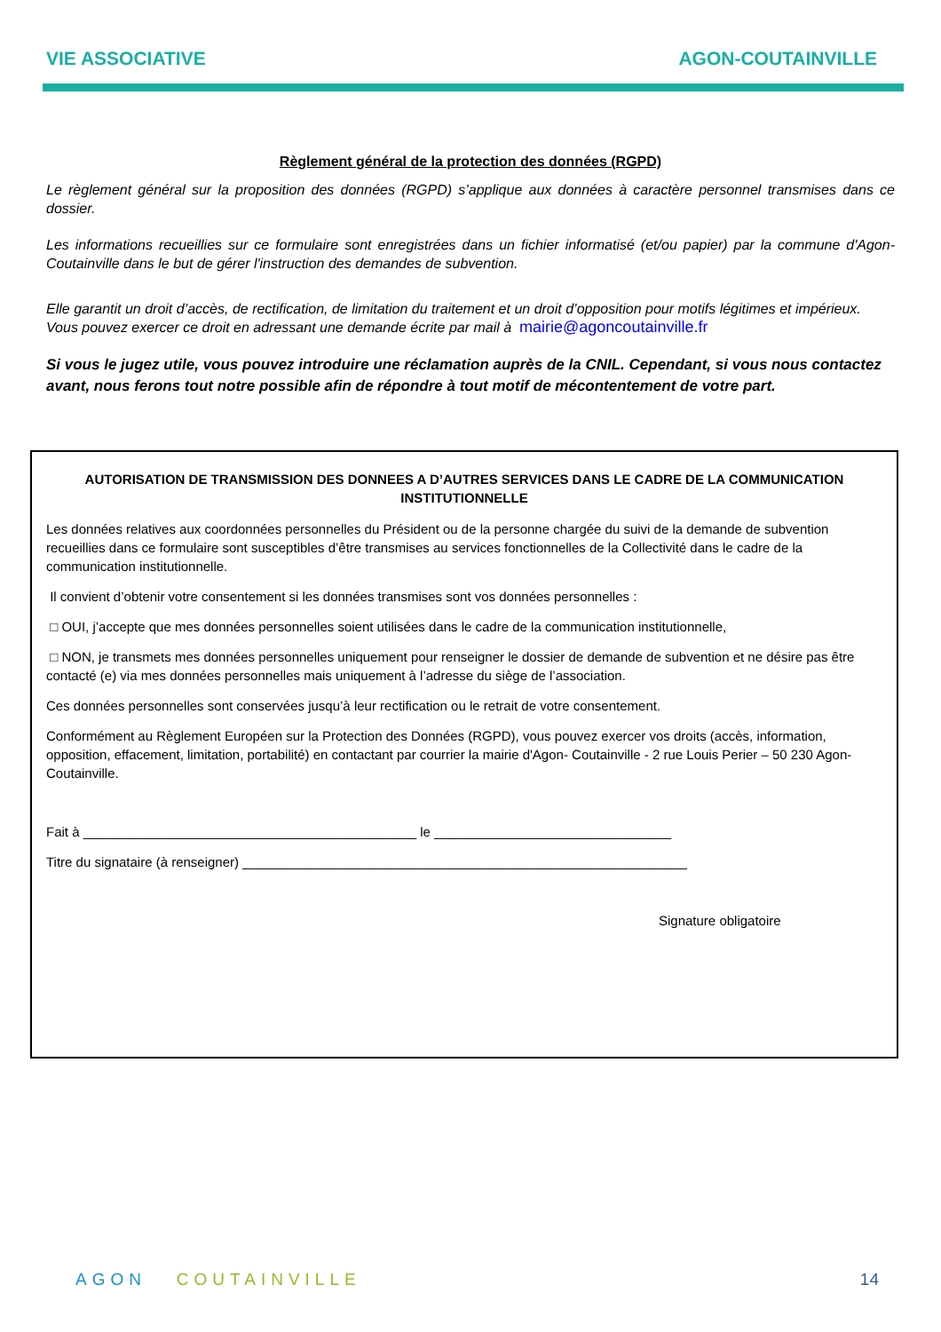VIE ASSOCIATIVE AGON-COUTAINVILLE
Règlement général de la protection des données (RGPD)
Le règlement général sur la proposition des données (RGPD) s’applique aux données à caractère personnel transmises dans ce dossier.
Les informations recueillies sur ce formulaire sont enregistrées dans un fichier informatisé (et/ou papier) par la commune d'Agon-Coutainville dans le but de gérer l'instruction des demandes de subvention.
Elle garantit un droit d’accès, de rectification, de limitation du traitement et un droit d’opposition pour motifs légitimes et impérieux.
Vous pouvez exercer ce droit en adressant une demande écrite par mail à mairie@agoncoutainville.fr
Si vous le jugez utile, vous pouvez introduire une réclamation auprès de la CNIL. Cependant, si vous nous contactez avant, nous ferons tout notre possible afin de répondre à tout motif de mécontentement de votre part.
AUTORISATION DE TRANSMISSION DES DONNEES A D’AUTRES SERVICES DANS LE CADRE DE LA COMMUNICATION INSTITUTIONNELLE
Les données relatives aux coordonnées personnelles du Président ou de la personne chargée du suivi de la demande de subvention recueillies dans ce formulaire sont susceptibles d’être transmises au services fonctionnelles de la Collectivité dans le cadre de la communication institutionnelle.
Il convient d’obtenir votre consentement si les données transmises sont vos données personnelles :
□ OUI, j’accepte que mes données personnelles soient utilisées dans le cadre de la communication institutionnelle,
□ NON, je transmets mes données personnelles uniquement pour renseigner le dossier de demande de subvention et ne désire pas être contacté (e) via mes données personnelles mais uniquement à l’adresse du siège de l’association.
Ces données personnelles sont conservées jusqu’à leur rectification ou le retrait de votre consentement.
Conformément au Règlement Européen sur la Protection des Données (RGPD), vous pouvez exercer vos droits (accès, information, opposition, effacement, limitation, portabilité) en contactant par courrier la mairie d'Agon- Coutainville - 2 rue Louis Perier – 50 230 Agon-Coutainville.
Fait à _____________________________________________ le ________________________________
Titre du signataire (à renseigner) ____________________________________________________________
Signature obligatoire
AGON COUTAINVILLE 14